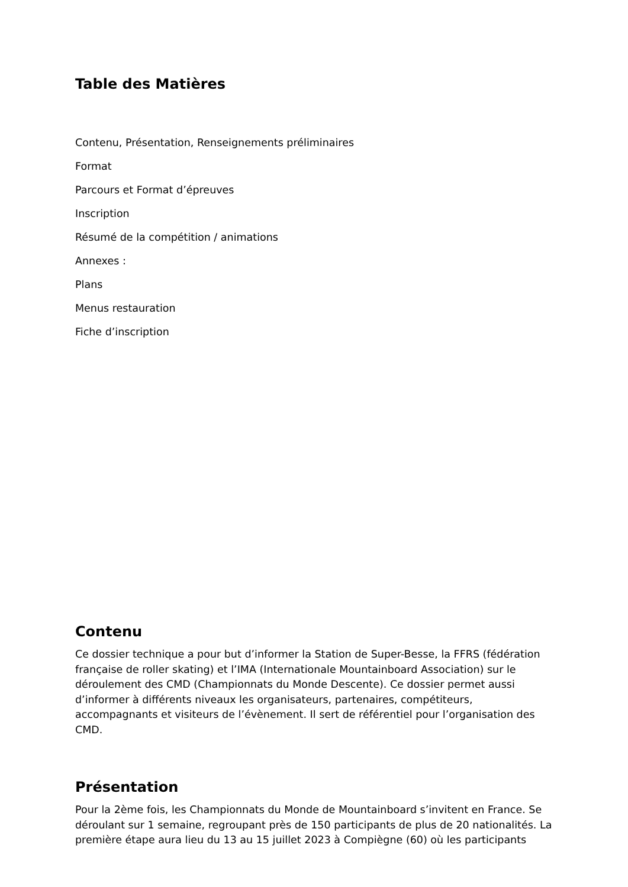Table des Matières
Contenu, Présentation, Renseignements préliminaires
Format
Parcours et Format d’épreuves
Inscription
Résumé de la compétition / animations
Annexes :
Plans
Menus restauration
Fiche d’inscription
Contenu
Ce dossier technique a pour but d’informer la Station de Super-Besse, la FFRS (fédération française de roller skating) et l’IMA (Internationale Mountainboard Association) sur le déroulement des CMD (Championnats du Monde Descente). Ce dossier permet aussi d’informer à différents niveaux les organisateurs, partenaires, compétiteurs, accompagnants et visiteurs de l’évènement. Il sert de référentiel pour l’organisation des CMD.
Présentation
Pour la 2ème fois, les Championnats du Monde de Mountainboard s’invitent en France. Se déroulant sur 1 semaine, regroupant près de 150 participants de plus de 20 nationalités. La première étape aura lieu du 13 au 15 juillet 2023 à Compiègne (60) où les participants